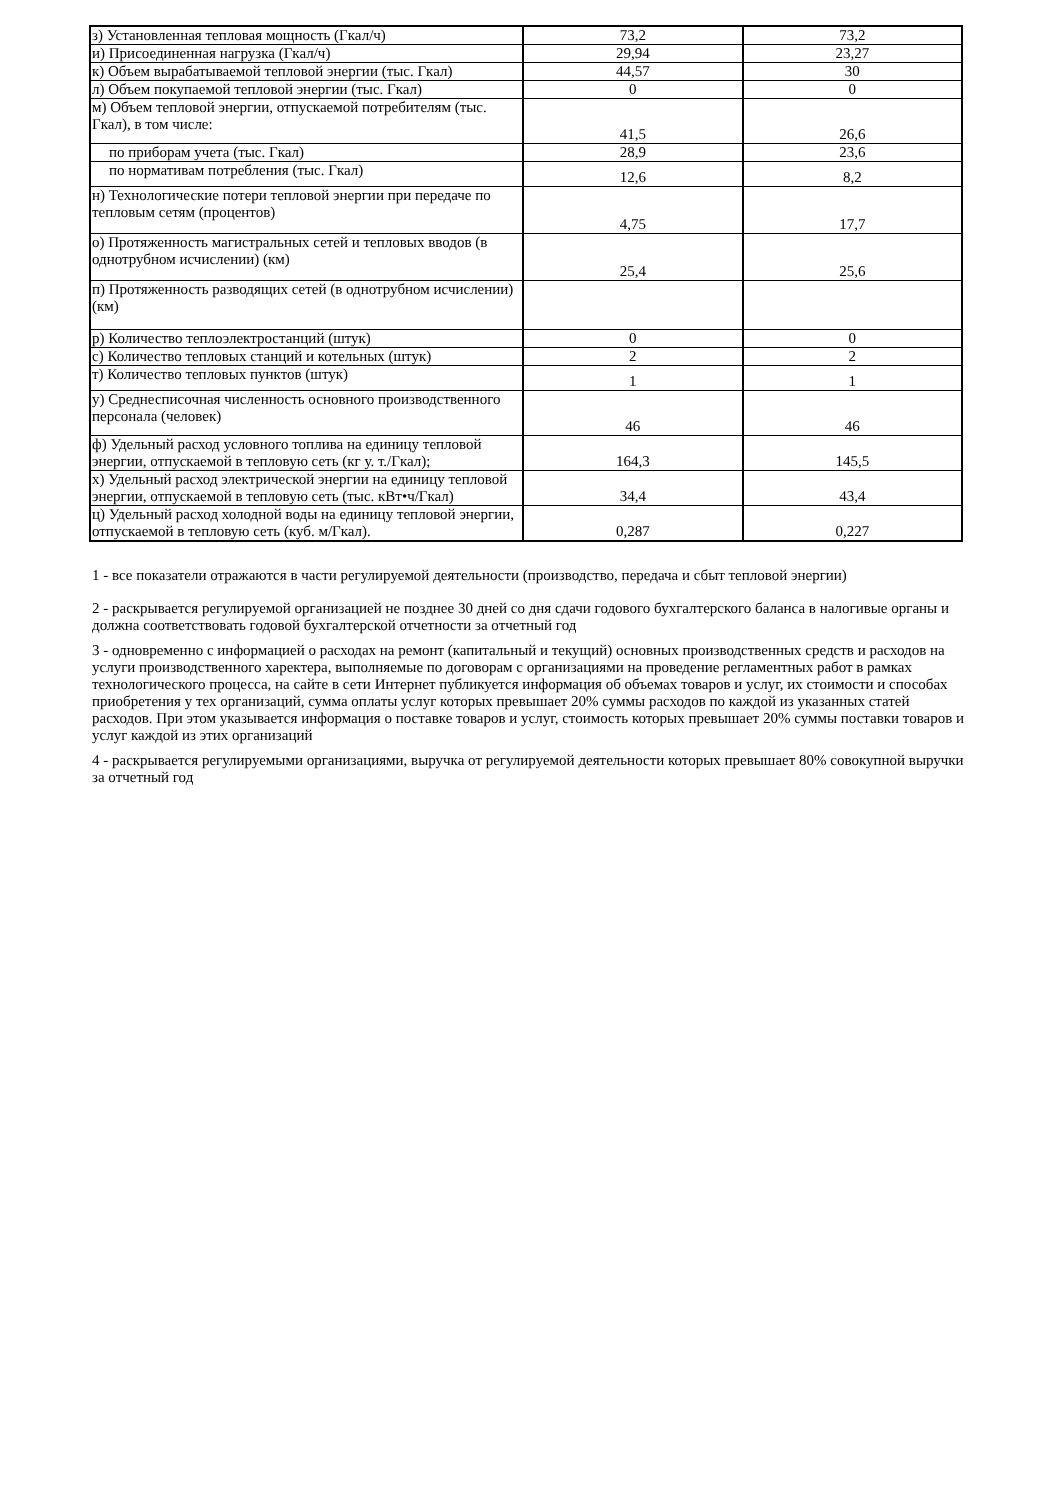| з) Установленная тепловая мощность (Гкал/ч) | 73,2 | 73,2 |
| и) Присоединенная нагрузка (Гкал/ч) | 29,94 | 23,27 |
| к) Объем вырабатываемой тепловой энергии (тыс. Гкал) | 44,57 | 30 |
| л) Объем покупаемой тепловой энергии (тыс. Гкал) | 0 | 0 |
| м) Объем тепловой энергии, отпускаемой потребителям (тыс. Гкал), в том числе: | 41,5 | 26,6 |
| по приборам учета (тыс. Гкал) | 28,9 | 23,6 |
| по нормативам потребления (тыс. Гкал) | 12,6 | 8,2 |
| н) Технологические потери тепловой энергии при передаче по тепловым сетям (процентов) | 4,75 | 17,7 |
| о) Протяженность магистральных сетей и тепловых вводов (в однотрубном исчислении) (км) | 25,4 | 25,6 |
| п) Протяженность разводящих сетей (в однотрубном исчислении) (км) | | |
| р) Количество теплоэлектростанций (штук) | 0 | 0 |
| с) Количество тепловых станций и котельных (штук) | 2 | 2 |
| т) Количество тепловых пунктов (штук) | 1 | 1 |
| у) Среднесписочная численность основного производственного персонала (человек) | 46 | 46 |
| ф) Удельный расход условного топлива на единицу тепловой энергии, отпускаемой в тепловую сеть (кг у. т./Гкал); | 164,3 | 145,5 |
| х) Удельный расход электрической энергии на единицу тепловой энергии, отпускаемой в тепловую сеть (тыс. кВт•ч/Гкал) | 34,4 | 43,4 |
| ц) Удельный расход холодной воды на единицу тепловой энергии, отпускаемой в тепловую сеть (куб. м/Гкал). | 0,287 | 0,227 |
1 - все показатели отражаются в части регулируемой деятельности (производство, передача и сбыт тепловой энергии)
2 - раскрывается регулируемой организацией не позднее 30 дней со дня сдачи годового бухгалтерского баланса в налогивые органы и должна соответствовать годовой бухгалтерской отчетности за отчетный год
3 - одновременно с информацией о расходах на ремонт (капитальный и текущий) основных производственных средств и расходов на услуги производственного харектера, выполняемые по договорам с организациями на проведение регламентных работ в рамках технологического процесса, на сайте в сети Интернет публикуется информация об объемах товаров и услуг, их стоимости и способах приобретения у тех организаций, сумма оплаты услуг которых превышает 20% суммы расходов по каждой из указанных статей расходов. При этом указывается информация о поставке товаров и услуг, стоимость которых превышает 20% суммы поставки товаров и услуг каждой из этих организаций
4 - раскрывается регулируемыми организациями, выручка от регулируемой деятельности которых превышает 80% совокупной выручки за отчетный год